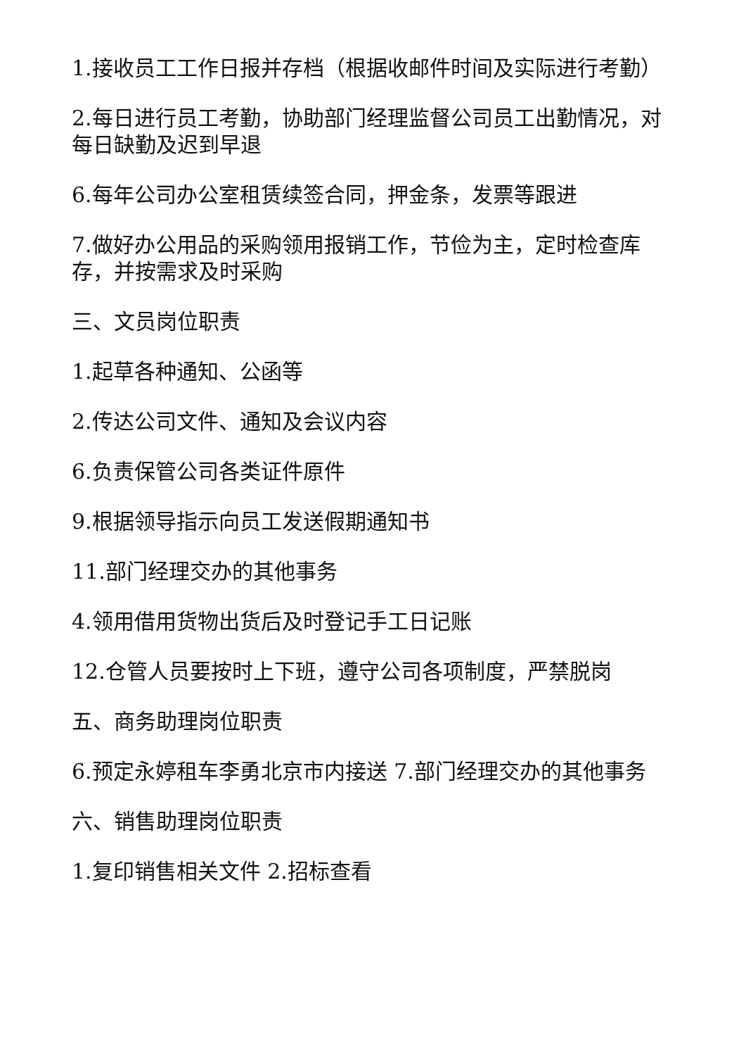1.接收员工工作日报并存档（根据收邮件时间及实际进行考勤）
2.每日进行员工考勤，协助部门经理监督公司员工出勤情况，对每日缺勤及迟到早退
6.每年公司办公室租赁续签合同，押金条，发票等跟进
7.做好办公用品的采购领用报销工作，节俭为主，定时检查库存，并按需求及时采购
三、文员岗位职责
1.起草各种通知、公函等
2.传达公司文件、通知及会议内容
6.负责保管公司各类证件原件
9.根据领导指示向员工发送假期通知书
11.部门经理交办的其他事务
4.领用借用货物出货后及时登记手工日记账
12.仓管人员要按时上下班，遵守公司各项制度，严禁脱岗
五、商务助理岗位职责
6.预定永婷租车李勇北京市内接送 7.部门经理交办的其他事务
六、销售助理岗位职责
1.复印销售相关文件 2.招标查看